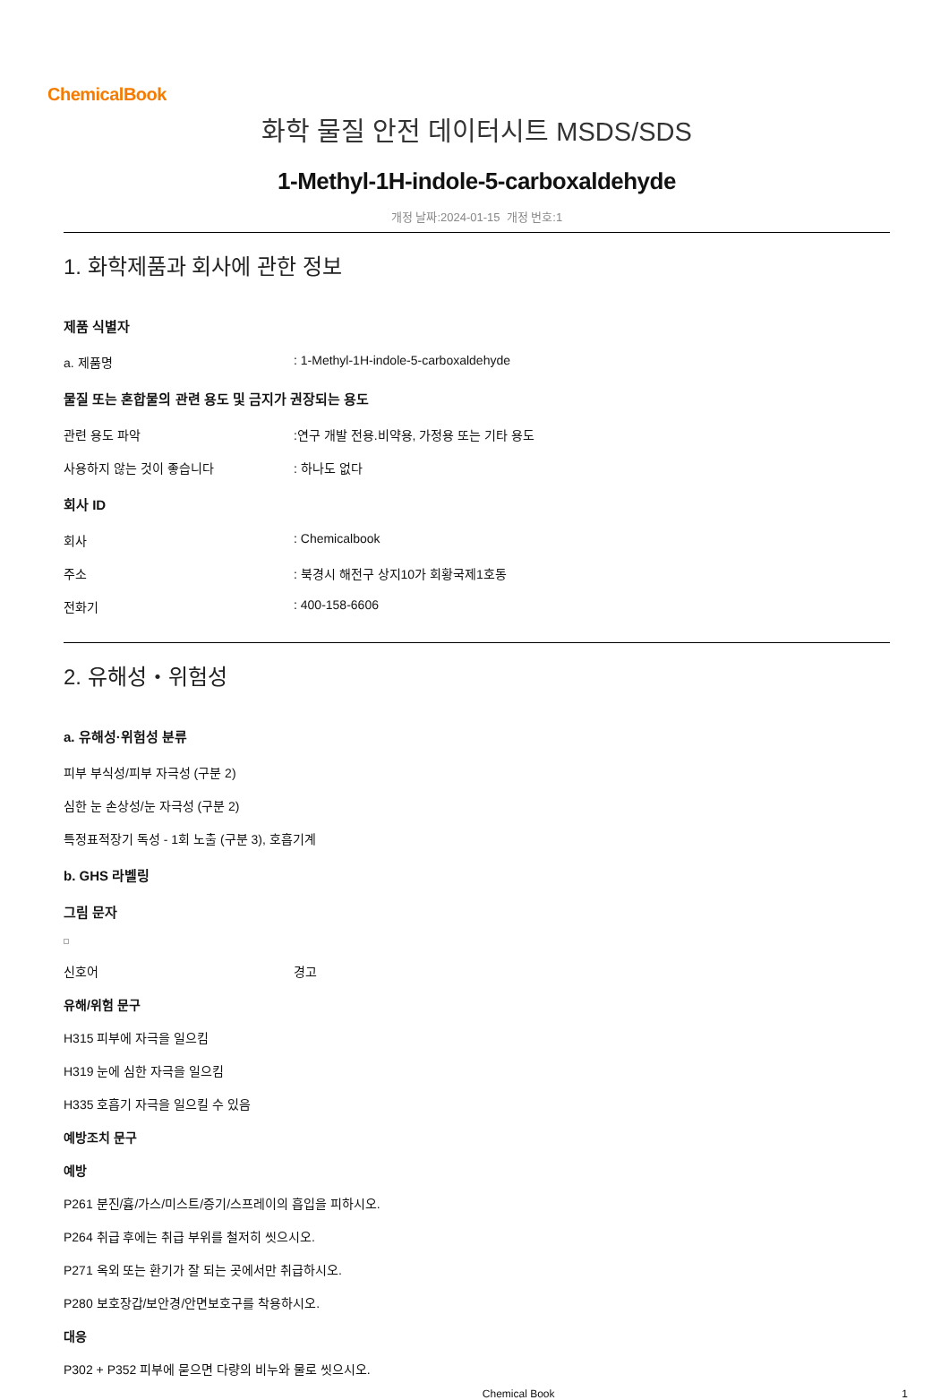ChemicalBook
화학 물질 안전 데이터시트 MSDS/SDS
1-Methyl-1H-indole-5-carboxaldehyde
개정 날짜:2024-01-15 개정 번호:1
1. 화학제품과 회사에 관한 정보
제품 식별자
a. 제품명: 1-Methyl-1H-indole-5-carboxaldehyde
물질 또는 혼합물의 관련 용도 및 금지가 권장되는 용도
관련 용도 파악:연구 개발 전용.비약용, 가정용 또는 기타 용도
사용하지 않는 것이 좋습니다: 하나도 없다
회사 ID
회사: Chemicalbook
주소: 북경시 해전구 상지10가 회황국제1호동
전화기: 400-158-6606
2. 유해성・위험성
a. 유해성·위험성 분류
피부 부식성/피부 자극성 (구분 2)
심한 눈 손상성/눈 자극성 (구분 2)
특정표적장기 독성 - 1회 노출 (구분 3), 호흡기계
b. GHS 라벨링
그림 문자
신호어 경고
유해/위험 문구
H315 피부에 자극을 일으킴
H319 눈에 심한 자극을 일으킴
H335 호흡기 자극을 일으킬 수 있음
예방조치 문구
예방
P261 분진/흄/가스/미스트/증기/스프레이의 흡입을 피하시오.
P264 취급 후에는 취급 부위를 철저히 씻으시오.
P271 옥외 또는 환기가 잘 되는 곳에서만 취급하시오.
P280 보호장갑/보안경/안면보호구를 착용하시오.
대응
P302 + P352 피부에 묻으면 다량의 비누와 물로 씻으시오.
Chemical Book 1